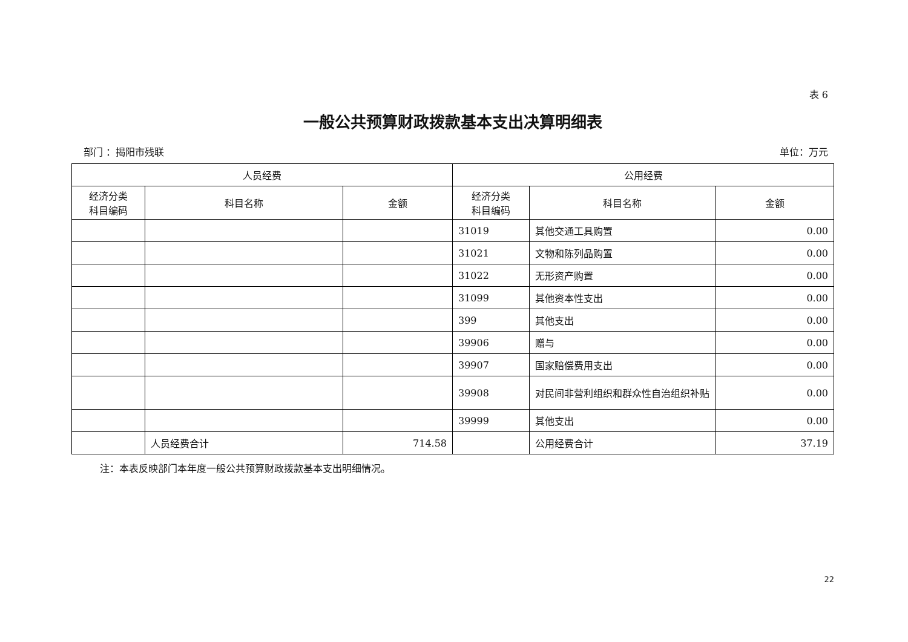表 6
一般公共预算财政拨款基本支出决算明细表
部门 ：揭阳市残联 单位：万元
| 人员经费 | | | 公用经费 | | |
| --- | --- | --- | --- | --- | --- |
| 经济分类 科目编码 | 科目名称 | 金额 | 经济分类 科目编码 | 科目名称 | 金额 |
| | | | 31019 | 其他交通工具购置 | 0.00 |
| | | | 31021 | 文物和陈列品购置 | 0.00 |
| | | | 31022 | 无形资产购置 | 0.00 |
| | | | 31099 | 其他资本性支出 | 0.00 |
| | | | 399 | 其他支出 | 0.00 |
| | | | 39906 | 赠与 | 0.00 |
| | | | 39907 | 国家赔偿费用支出 | 0.00 |
| | | | 39908 | 对民间非营利组织和群众性自治组织补贴 | 0.00 |
| | | | 39999 | 其他支出 | 0.00 |
| | 人员经费合计 | 714.58 | | 公用经费合计 | 37.19 |
注：本表反映部门本年度一般公共预算财政拨款基本支出明细情况。
22